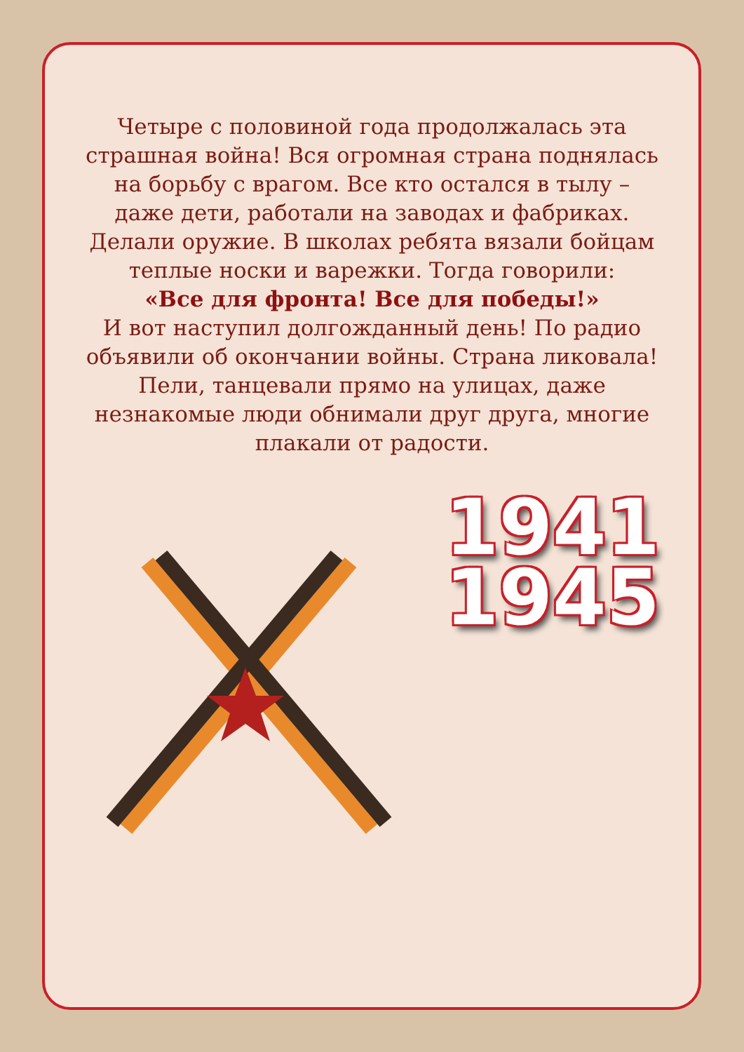Четыре с половиной года продолжалась эта страшная война! Вся огромная страна поднялась на борьбу с врагом. Все кто остался в тылу – даже дети, работали на заводах и фабриках. Делали оружие. В школах ребята вязали бойцам теплые носки и варежки. Тогда говорили:
«Все для фронта! Все для победы!»
И вот наступил долгожданный день! По радио объявили об окончании войны. Страна ликовала!
Пели, танцевали прямо на улицах, даже незнакомые люди обнимали друг друга, многие плакали от радости.
1941
1945